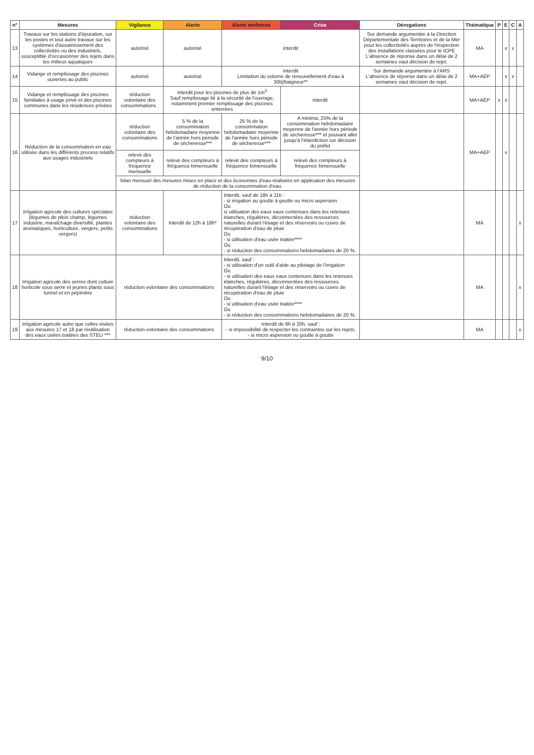| n° | Mesures | Vigilance | Alerte | Alerte renforcée | Crise | Dérogations | Thématique | P | E | C | A |
| --- | --- | --- | --- | --- | --- | --- | --- | --- | --- | --- | --- |
| 13 | Travaux sur les stations d'épuration, sur les postes et tout autre travaux sur les systèmes d'assainissement des collectivités ou des industriels, susceptible d'occasionner des rejets dans les milieux aquatiques | autorisé | autorisé | interdit | | Sur demande argumentée à la Direction Départementale des Territoires et de la Mer pour les collectivités auprès de l'inspection des installations classées pour le ICPE L'absence de réponse dans un délai de 2 semaines vaut décision de rejet. | MA | | x | x | |
| 14 | Vidange et remplissage des piscines ouvertes au public | autorisé | autorisé | Interdit Limitation du volume de renouvellement d'eau à 30l/j/baigneur** | | Sur demande argumentée à l'ARS L'absence de réponse dans un délai de 2 semaines vaut décision de rejet. | MA+AEP | | x | x | |
| 15 | Vidange et remplissage des piscines familiales à usage privé et des piscines communes dans les résidences privées | réduction volontaire des consommations . | Interdit pour les piscines de plus de 1m<sup>3</sup> Sauf remplissage lié à la sécurité de l'ouvrage, notamment premier remplissage des piscines enterrées | | interdit | | MA+AEP | x | x | | |
| 16 | Réduction de la consommation en eau utilisée dans les différents process relatifs aux usages industriels | réduction volontaire des consommations | 5 % de la consommation hebdomadaire moyenne de l'année hors période de sécheresse*** | 25 % de la consommation hebdomadaire moyenne de l'année hors période de sécheresse*** | A minima, 25% de la consommation hebdomadaire moyenne de l'année hors période de sécheresse*** et pouvant aller jusqu'à l'interdiction sur décision du préfet | | MA+AEP | | x | | |
| | | relevé des compteurs à fréquence mensuelle | relevé des compteurs à fréquence bimensuelle | relevé des compteurs à fréquence bimensuelle | relevé des compteurs à fréquence bimensuelle | | | | | | |
| | | bilan mensuel des mesures mises en place et des économies d'eau réalisées en application des mesures de réduction de la consommation d'eau. | | | | | | | | | |
| 17 | Irrigation agricole des cultures spéciales (légumes de plein champ, légumes industrie, maraîchage diversifié, plantes aromatiques, horticulture, vergers, petits vergers) | réduction volontaire des consommations | Interdit de 12h à 18h* | Interdit, sauf de 18h à 11h : - si irrigation au goutte à goutte ou micro aspersion Ou si utilisation des eaux eaux contenues dans les retenues étanches, régulières, déconnectées des ressources naturelles durant l'étiage et des réservoirs ou cuves de récupération d'eau de pluie Ou - si utilisation d'eau usée traitée**** Ou - si réduction des consommations hebdomadaires de 20 %. | | | MA | | | | x |
| 18 | Irrigation agricole des serres dont culture horticole sous serre et jeunes plants sous tunnel et en pépinière | réduction volontaire des consommations | | Interdit, sauf : - si utilisation d'un outil d'aide au pilotage de l'irrigation Ou - si utilisation des eaux eaux contenues dans les retenues étanches, régulières, déconnectées des ressources naturelles durant l'étiage et des réservoirs ou cuves de récupération d'eau de pluie Ou - si utilisation d'eau usée traitée**** Ou - si réduction des consommations hebdomadaires de 20 %. | | | MA | | | | x |
| 19 | Irrigation agricole autre que celles visées aux mesures 17 et 18 par réutilisation des eaux usées traitées des STEU *** | réduction volontaire des consommations | | Interdit de 8h à 20h, sauf : - si impossibilité de respecter les contraintes sur les rejets, - si micro aspersion ou goutte à goutte | | | MA | | | | x |
9/10